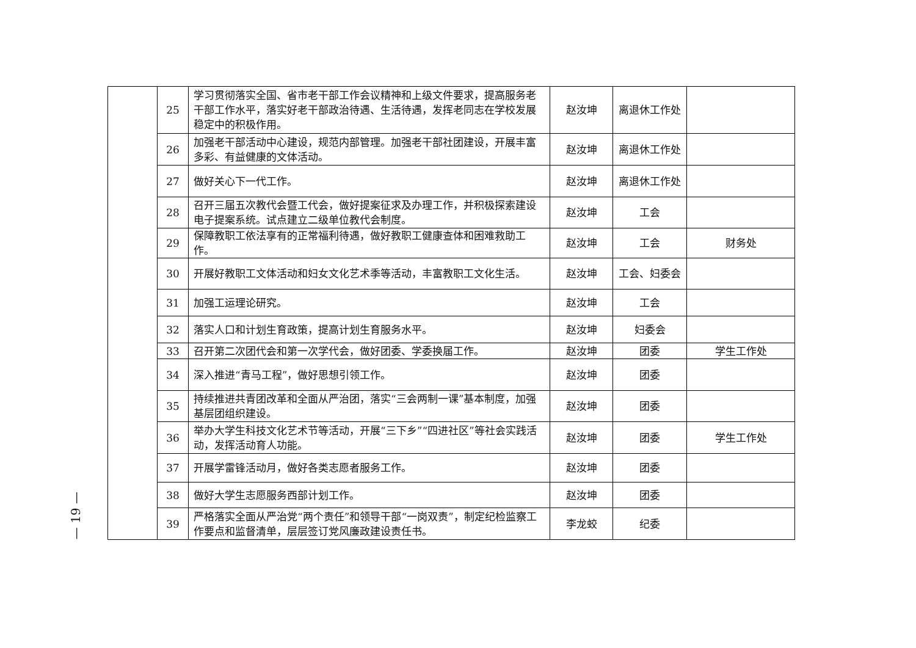— 19 —
| | 25 | 学习贯彻落实全国、省市老干部工作会议精神和上级文件要求，提高服务老干部工作水平，落实好老干部政治待遇、生活待遇，发挥老同志在学校发展稳定中的积极作用。 | 赵汝坤 | 离退休工作处 | |
| | 26 | 加强老干部活动中心建设，规范内部管理。加强老干部社团建设，开展丰富多彩、有益健康的文体活动。 | 赵汝坤 | 离退休工作处 | |
| | 27 | 做好关心下一代工作。 | 赵汝坤 | 离退休工作处 | |
| | 28 | 召开三届五次教代会暨工代会，做好提案征求及办理工作，并积极探索建设电子提案系统。试点建立二级单位教代会制度。 | 赵汝坤 | 工会 | |
| | 29 | 保障教职工依法享有的正常福利待遇，做好教职工健康查体和困难救助工作。 | 赵汝坤 | 工会 | 财务处 |
| | 30 | 开展好教职工文体活动和妇女文化艺术季等活动，丰富教职工文化生活。 | 赵汝坤 | 工会、妇委会 | |
| | 31 | 加强工运理论研究。 | 赵汝坤 | 工会 | |
| | 32 | 落实人口和计划生育政策，提高计划生育服务水平。 | 赵汝坤 | 妇委会 | |
| | 33 | 召开第二次团代会和第一次学代会，做好团委、学委换届工作。 | 赵汝坤 | 团委 | 学生工作处 |
| | 34 | 深入推进“青马工程”，做好思想引领工作。 | 赵汝坤 | 团委 | |
| | 35 | 持续推进共青团改革和全面从严治团，落实“三会两制一课”基本制度，加强基层团组织建设。 | 赵汝坤 | 团委 | |
| | 36 | 举办大学生科技文化艺术节等活动，开展“三下乡”“四进社区”等社会实践活动，发挥活动育人功能。 | 赵汝坤 | 团委 | 学生工作处 |
| | 37 | 开展学雷锋活动月，做好各类志愿者服务工作。 | 赵汝坤 | 团委 | |
| | 38 | 做好大学生志愿服务西部计划工作。 | 赵汝坤 | 团委 | |
| | 39 | 严格落实全面从严治党“两个责任”和领导干部“一岗双责”，制定纪检监察工作要点和监督清单，层层签订党风廉政建设责任书。 | 李龙蛟 | 纪委 | |